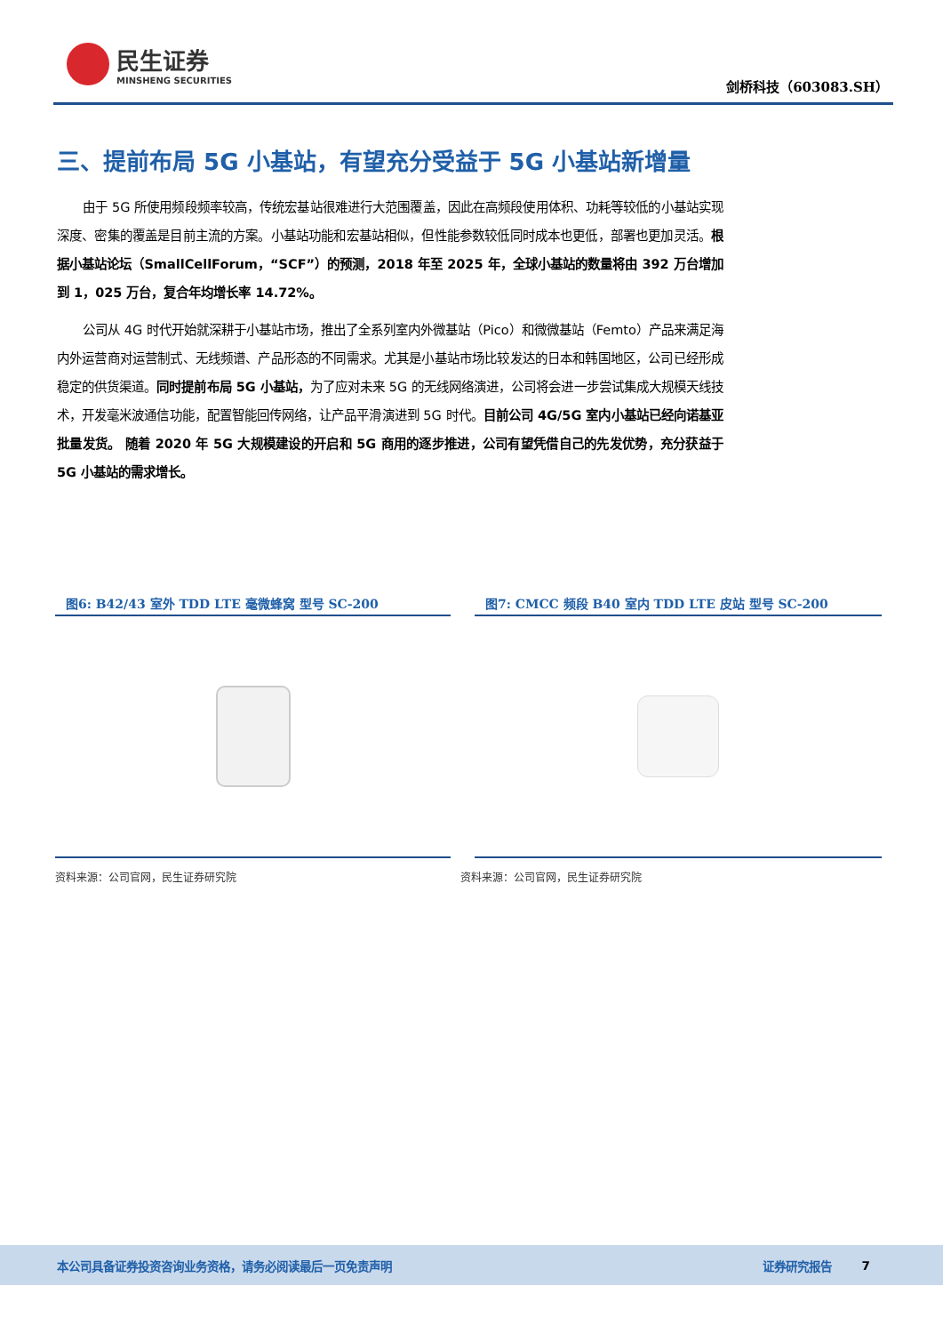民生证券
MINSHENG SECURITIES
剑桥科技（603083.SH）
三、提前布局 5G 小基站，有望充分受益于 5G 小基站新增量
由于 5G 所使用频段频率较高，传统宏基站很难进行大范围覆盖，因此在高频段使用体积、功耗等较低的小基站实现深度、密集的覆盖是目前主流的方案。小基站功能和宏基站相似，但性能参数较低同时成本也更低，部署也更加灵活。根据小基站论坛（SmallCellForum，“SCF”）的预测，2018 年至 2025 年，全球小基站的数量将由 392 万台增加到 1，025 万台，复合年均增长率 14.72%。
公司从 4G 时代开始就深耕于小基站市场，推出了全系列室内外微基站（Pico）和微微基站（Femto）产品来满足海内外运营商对运营制式、无线频谱、产品形态的不同需求。尤其是小基站市场比较发达的日本和韩国地区，公司已经形成稳定的供货渠道。同时提前布局 5G 小基站，为了应对未来 5G 的无线网络演进，公司将会进一步尝试集成大规模天线技术，开发毫米波通信功能，配置智能回传网络，让产品平滑演进到 5G 时代。目前公司 4G/5G 室内小基站已经向诺基亚批量发货。 随着 2020 年 5G 大规模建设的开启和 5G 商用的逐步推进，公司有望凭借自己的先发优势，充分获益于 5G 小基站的需求增长。
图6: B42/43 室外 TDD LTE 毫微蜂窝 型号 SC-200
资料来源：公司官网，民生证券研究院
图7: CMCC 频段 B40 室内 TDD LTE 皮站 型号 SC-200
资料来源：公司官网，民生证券研究院
本公司具备证券投资咨询业务资格，请务必阅读最后一页免责声明 证券研究报告 7